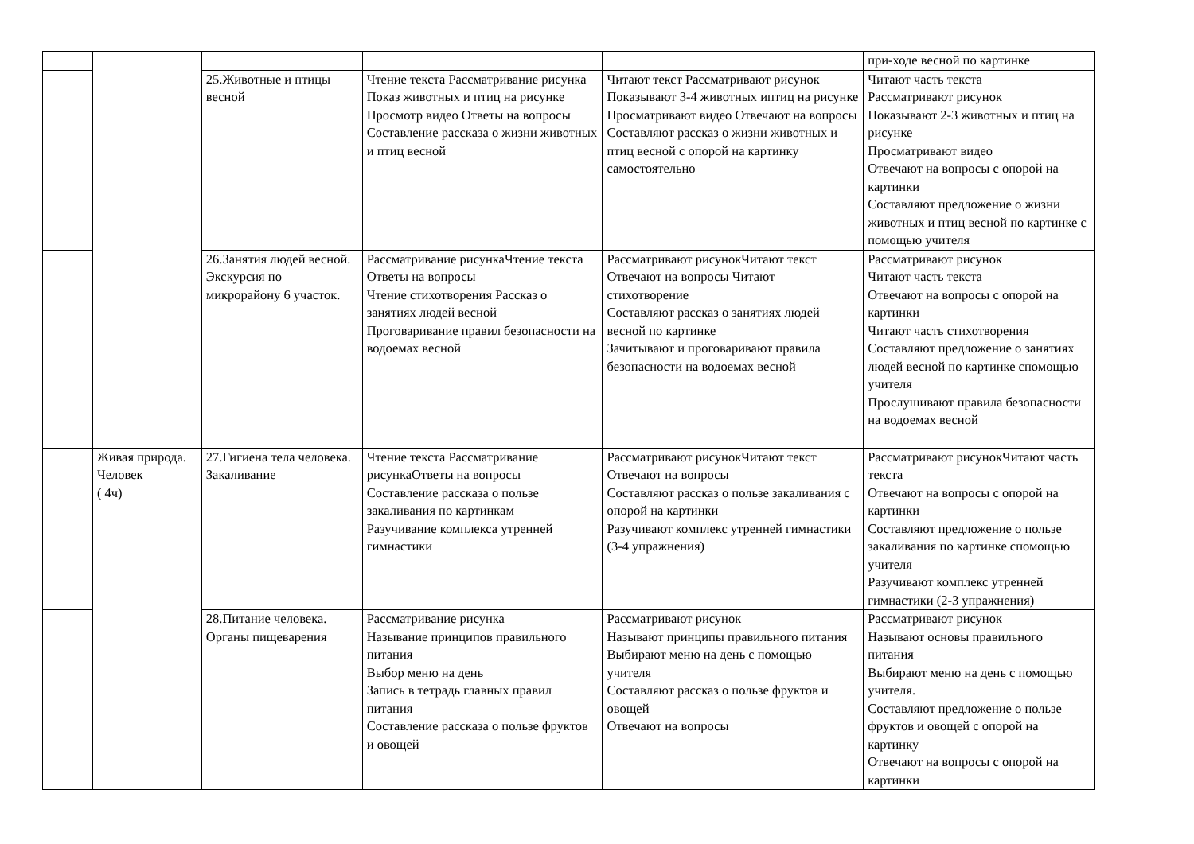| | | | | | при-ходе весной по картинке |
| | | 25.Животные и птицы весной | Чтение текста Рассматривание рисунка Показ животных и птиц на рисунке Просмотр видео Ответы на вопросы Составление рассказа о жизни животных и птиц весной | Читают текст Рассматривают рисунок Показывают 3-4 животных иптиц на рисунке Просматривают видео Отвечают на вопросы Составляют рассказ о жизни животных и птиц весной с опорой на картинку самостоятельно | Читают часть текста Рассматривают рисунок Показывают 2-3 животных и птиц на рисунке Просматривают видео Отвечают на вопросы с опорой на картинки Составляют предложение о жизни животных и птиц весной по картинке с помощью учителя |
| | | 26.Занятия людей весной. Экскурсия по микрорайону 6 участок. | Рассматривание рисункаЧтение текста Ответы на вопросы Чтение стихотворения Рассказ о занятиях людей весной Проговаривание правил безопасности на водоемах весной | Рассматривают рисунокЧитают текст Отвечают на вопросы Читают стихотворение Составляют рассказ о занятиях людей весной по картинке Зачитывают и проговаривают правила безопасности на водоемах весной | Рассматривают рисунок Читают часть текста Отвечают на вопросы с опорой на картинки Читают часть стихотворения Составляют предложение о занятиях людей весной по картинке спомощью учителя Прослушивают правила безопасности на водоемах весной |
| | Живая природа. Человек ( 4ч) | 27.Гигиена тела человека. Закаливание | Чтение текста Рассматривание рисункаОтветы на вопросы Составление рассказа о пользе закаливания по картинкам Разучивание комплекса утренней гимнастики | Рассматривают рисунокЧитают текст Отвечают на вопросы Составляют рассказ о пользе закаливания с опорой на картинки Разучивают комплекс утренней гимнастики (3-4 упражнения) | Рассматривают рисунокЧитают часть текста Отвечают на вопросы с опорой на картинки Составляют предложение о пользе закаливания по картинке спомощью учителя Разучивают комплекс утренней гимнастики (2-3 упражнения) |
| | | 28.Питание человека. Органы пищеварения | Рассматривание рисунка Называние принципов правильного питания Выбор меню на день Запись в тетрадь главных правил питания Составление рассказа о пользе фруктов и овощей | Рассматривают рисунок Называют принципы правильного питания Выбирают меню на день с помощью учителя Составляют рассказ о пользе фруктов и овощей Отвечают на вопросы | Рассматривают рисунок Называют основы правильного питания Выбирают меню на день с помощью учителя. Составляют предложение о пользе фруктов и овощей с опорой на картинку Отвечают на вопросы с опорой на картинки |